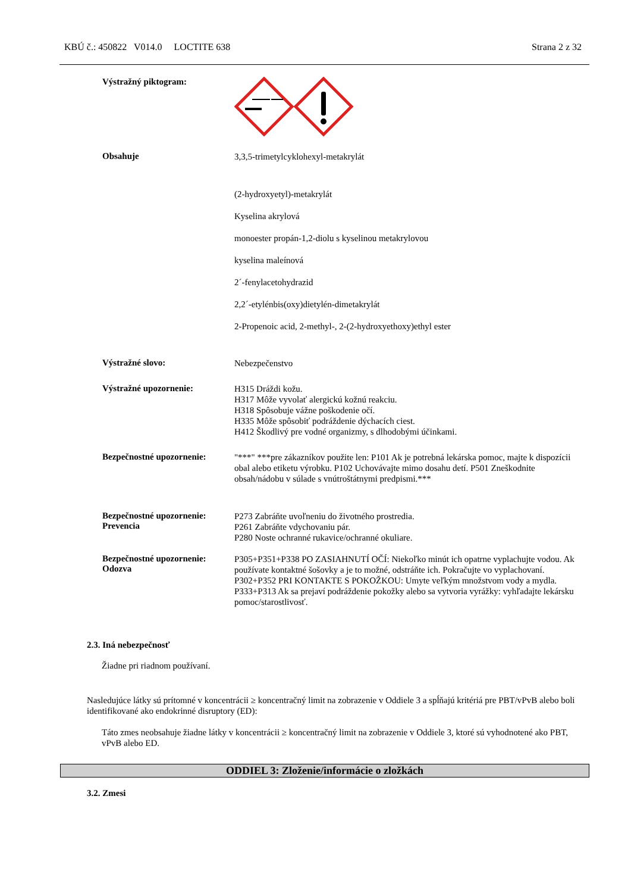KBÚ č.: 450822 V014.0 LOCTITE 638 Strana 2 z 32
Výstražný piktogram:
Obsahuje
3,3,5-trimetylcyklohexyl-metakrylát
(2-hydroxyetyl)-metakrylát
Kyselina akrylová
monoester propán-1,2-diolu s kyselinou metakrylovou
kyselina maleínová
2´-fenylacetohydrazid
2,2´-etylénbis(oxy)dietylén-dimetakrylát
2-Propenoic acid, 2-methyl-, 2-(2-hydroxyethoxy)ethyl ester
Výstražné slovo:
Nebezpečenstvo
Výstražné upozornenie:
H315 Dráždi kožu.
H317 Môže vyvolať alergickú kožnú reakciu.
H318 Spôsobuje vážne poškodenie očí.
H335 Môže spôsobiť podráždenie dýchacích ciest.
H412 Škodlivý pre vodné organizmy, s dlhodobými účinkami.
Bezpečnostné upozornenie:
"***" ***pre zákazníkov použite len: P101 Ak je potrebná lekárska pomoc, majte k dispozícii obal alebo etiketu výrobku. P102 Uchovávajte mimo dosahu detí. P501 Zneškodnite obsah/nádobu v súlade s vnútroštátnymi predpismi.***
Bezpečnostné upozornenie:
Prevencia
P273 Zabráňte uvoľneniu do životného prostredia.
P261 Zabráňte vdychovaniu pár.
P280 Noste ochranné rukavice/ochranné okuliare.
Bezpečnostné upozornenie:
Odozva
P305+P351+P338 PO ZASIAHNUTÍ OČÍ: Niekoľko minút ich opatrne vyplachujte vodou. Ak používate kontaktné šošovky a je to možné, odstráňte ich. Pokračujte vo vyplachovaní.
P302+P352 PRI KONTAKTE S POKOŽKOU: Umyte veľkým množstvom vody a mydla.
P333+P313 Ak sa prejaví podráždenie pokožky alebo sa vytvoria vyrážky: vyhľadajte lekársku pomoc/starostlivosť.
2.3. Iná nebezpečnosť
Žiadne pri riadnom používaní.
Nasledujúce látky sú prítomné v koncentrácii ≥ koncentračný limit na zobrazenie v Oddiele 3 a spĺňajú kritériá pre PBT/vPvB alebo boli identifikované ako endokrinné disruptory (ED):
Táto zmes neobsahuje žiadne látky v koncentrácii ≥ koncentračný limit na zobrazenie v Oddiele 3, ktoré sú vyhodnotené ako PBT, vPvB alebo ED.
ODDIEL 3: Zloženie/informácie o zložkách
3.2. Zmesi